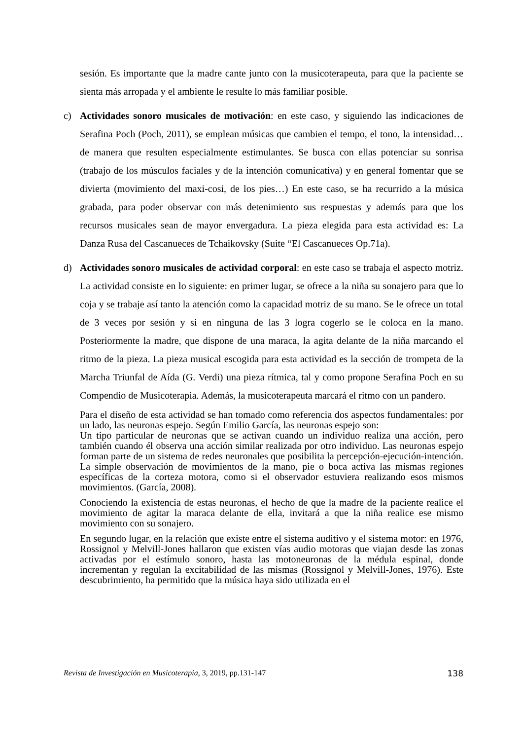sesión. Es importante que la madre cante junto con la musicoterapeuta, para que la paciente se sienta más arropada y el ambiente le resulte lo más familiar posible.
c) Actividades sonoro musicales de motivación: en este caso, y siguiendo las indicaciones de Serafina Poch (Poch, 2011), se emplean músicas que cambien el tempo, el tono, la intensidad… de manera que resulten especialmente estimulantes. Se busca con ellas potenciar su sonrisa (trabajo de los músculos faciales y de la intención comunicativa) y en general fomentar que se divierta (movimiento del maxi-cosi, de los pies…) En este caso, se ha recurrido a la música grabada, para poder observar con más detenimiento sus respuestas y además para que los recursos musicales sean de mayor envergadura. La pieza elegida para esta actividad es: La Danza Rusa del Cascanueces de Tchaikovsky (Suite “El Cascanueces Op.71a).
d) Actividades sonoro musicales de actividad corporal: en este caso se trabaja el aspecto motriz. La actividad consiste en lo siguiente: en primer lugar, se ofrece a la niña su sonajero para que lo coja y se trabaje así tanto la atención como la capacidad motriz de su mano. Se le ofrece un total de 3 veces por sesión y si en ninguna de las 3 logra cogerlo se le coloca en la mano. Posteriormente la madre, que dispone de una maraca, la agita delante de la niña marcando el ritmo de la pieza. La pieza musical escogida para esta actividad es la sección de trompeta de la Marcha Triunfal de Aída (G. Verdi) una pieza rítmica, tal y como propone Serafina Poch en su Compendio de Musicoterapia. Además, la musicoterapeuta marcará el ritmo con un pandero.
Para el diseño de esta actividad se han tomado como referencia dos aspectos fundamentales: por un lado, las neuronas espejo. Según Emilio García, las neuronas espejo son:
Un tipo particular de neuronas que se activan cuando un individuo realiza una acción, pero también cuando él observa una acción similar realizada por otro individuo. Las neuronas espejo forman parte de un sistema de redes neuronales que posibilita la percepción-ejecución-intención. La simple observación de movimientos de la mano, pie o boca activa las mismas regiones específicas de la corteza motora, como si el observador estuviera realizando esos mismos movimientos. (García, 2008).
Conociendo la existencia de estas neuronas, el hecho de que la madre de la paciente realice el movimiento de agitar la maraca delante de ella, invitará a que la niña realice ese mismo movimiento con su sonajero.
En segundo lugar, en la relación que existe entre el sistema auditivo y el sistema motor: en 1976, Rossignol y Melvill-Jones hallaron que existen vías audio motoras que viajan desde las zonas activadas por el estímulo sonoro, hasta las motoneuronas de la médula espinal, donde incrementan y regulan la excitabilidad de las mismas (Rossignol y Melvill-Jones, 1976). Este descubrimiento, ha permitido que la música haya sido utilizada en el
Revista de Investigación en Musicoterapia, 3, 2019, pp.131-147 138